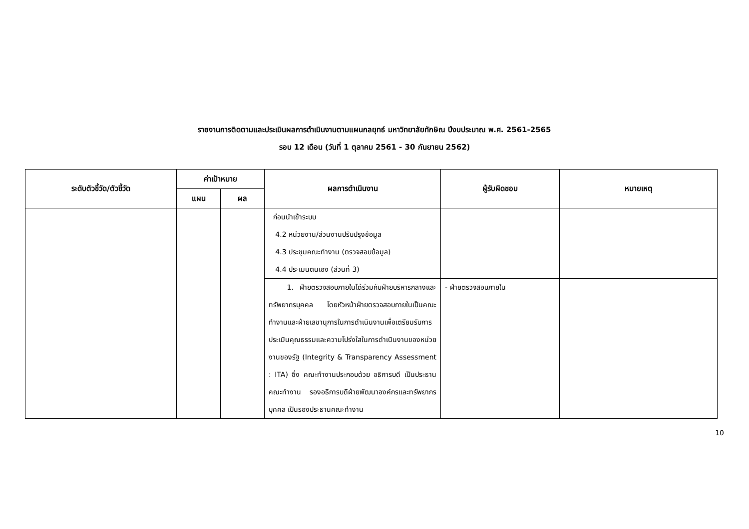รายงานการติดตามและประเมินผลการดำเนินงานตามแผนกลยุทธ์ มหาวิทยาลัยทักษิณ ปีงบประมาณ พ.ศ. 2561-2565
รอบ 12 เดือน (วันที่ 1 ตุลาคม 2561 - 30 กันยายน 2562)
| ระดับตัวชี้วัด/ตัวชี้วัด | ค่าเป้าหมาย | | ผลการดำเนินงาน | ผู้รับผิดชอบ | หมายเหตุ |
| --- | --- | --- | --- | --- | --- |
| | แผน | ผล | | | |
| | | | ก่อนนำเข้าระบบ 4.2 หน่วยงาน/ส่วนงานปรับปรุงข้อมูล 4.3 ประชุมคณะทำงาน (ตรวจสอบข้อมูล) 4.4 ประเมินตนเอง (ส่วนที่ 3) | | |
| | | | 1. ฝ่ายตรวจสอบภายในได้ร่วมกับฝ่ายบริหารกลางและทรัพยากรบุคคล โดยหัวหน้าฝ่ายตรวจสอบภายในเป็นคณะทำงานและฝ่ายเลขานุการในการดำเนินงานเพื่อเตรียมรับการประเมินคุณธรรมและความโปร่งใสในการดำเนินงานของหน่วยงานของรัฐ (Integrity & Transparency Assessment : ITA) ซึ่ง คณะทำงานประกอบด้วย อธิการบดี เป็นประธานคณะทำงาน รองอธิการบดีฝ่ายพัฒนาองค์กรและทรัพยากรบุคคล เป็นรองประธานคณะทำงาน | - ฝ่ายตรวจสอบภายใน | |
10